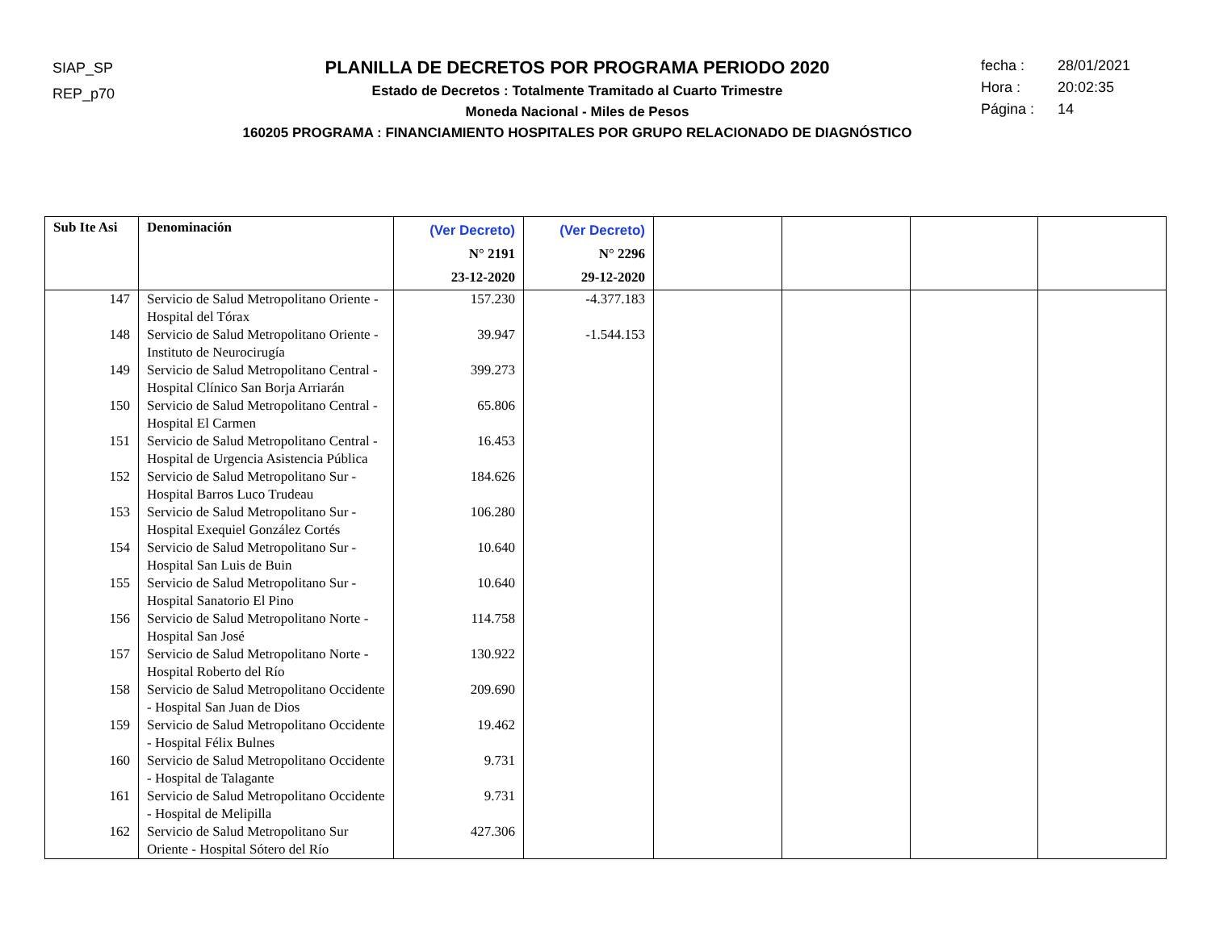SIAP_SP
REP_p70
PLANILLA DE DECRETOS POR PROGRAMA PERIODO 2020
Estado de Decretos : Totalmente Tramitado al Cuarto Trimestre
Moneda Nacional - Miles de Pesos
160205 PROGRAMA : FINANCIAMIENTO HOSPITALES POR GRUPO RELACIONADO DE DIAGNÓSTICO
fecha : 28/01/2021
Hora : 20:02:35
Página : 14
| Sub Ite Asi | Denominación | (Ver Decreto) N° 2191 23-12-2020 | (Ver Decreto) N° 2296 29-12-2020 | | | | |
| --- | --- | --- | --- | --- | --- | --- | --- |
| 147 | Servicio de Salud Metropolitano Oriente - Hospital del Tórax | 157.230 | -4.377.183 | | | | |
| 148 | Servicio de Salud Metropolitano Oriente - Instituto de Neurocirugía | 39.947 | -1.544.153 | | | | |
| 149 | Servicio de Salud Metropolitano Central - Hospital Clínico San Borja Arriarán | 399.273 | | | | | |
| 150 | Servicio de Salud Metropolitano Central - Hospital El Carmen | 65.806 | | | | | |
| 151 | Servicio de Salud Metropolitano Central - Hospital de Urgencia Asistencia Pública | 16.453 | | | | | |
| 152 | Servicio de Salud Metropolitano Sur - Hospital Barros Luco Trudeau | 184.626 | | | | | |
| 153 | Servicio de Salud Metropolitano Sur - Hospital Exequiel González Cortés | 106.280 | | | | | |
| 154 | Servicio de Salud Metropolitano Sur - Hospital San Luis de Buin | 10.640 | | | | | |
| 155 | Servicio de Salud Metropolitano Sur - Hospital Sanatorio El Pino | 10.640 | | | | | |
| 156 | Servicio de Salud Metropolitano Norte - Hospital San José | 114.758 | | | | | |
| 157 | Servicio de Salud Metropolitano Norte - Hospital Roberto del Río | 130.922 | | | | | |
| 158 | Servicio de Salud Metropolitano Occidente - Hospital San Juan de Dios | 209.690 | | | | | |
| 159 | Servicio de Salud Metropolitano Occidente - Hospital Félix Bulnes | 19.462 | | | | | |
| 160 | Servicio de Salud Metropolitano Occidente - Hospital de Talagante | 9.731 | | | | | |
| 161 | Servicio de Salud Metropolitano Occidente - Hospital de Melipilla | 9.731 | | | | | |
| 162 | Servicio de Salud Metropolitano Sur Oriente - Hospital Sótero del Río | 427.306 | | | | | |